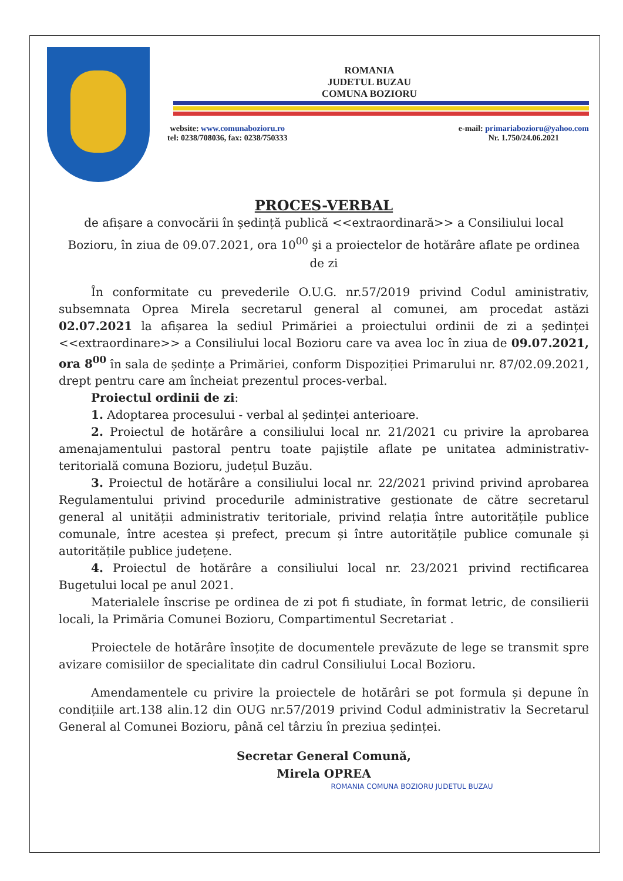ROMANIA
JUDETUL BUZAU
COMUNA BOZIORU
website: www.comunabozioru.ro
tel: 0238/708036, fax: 0238/750333 e-mail: primariabozioru@yahoo.com
Nr. 1.750/24.06.2021
PROCES-VERBAL
de afișare a convocării în ședință publică <<extraordinară>> a Consiliului local Bozioru, în ziua de 09.07.2021, ora 10<sup>00</sup> şi a proiectelor de hotărâre aflate pe ordinea de zi
În conformitate cu prevederile O.U.G. nr.57/2019 privind Codul aministrativ, subsemnata Oprea Mirela secretarul general al comunei, am procedat astăzi 02.07.2021 la afișarea la sediul Primăriei a proiectului ordinii de zi a ședinței <<extraordinare>> a Consiliului local Bozioru care va avea loc în ziua de 09.07.2021, ora 8<sup>00</sup> în sala de ședințe a Primăriei, conform Dispoziției Primarului nr. 87/02.09.2021, drept pentru care am încheiat prezentul proces-verbal.
Proiectul ordinii de zi:
1. Adoptarea procesului - verbal al ședinței anterioare.
2. Proiectul de hotărâre a consiliului local nr. 21/2021 cu privire la aprobarea amenajamentului pastoral pentru toate pajiștile aflate pe unitatea administrativ-teritorială comuna Bozioru, județul Buzău.
3. Proiectul de hotărâre a consiliului local nr. 22/2021 privind privind aprobarea Regulamentului privind procedurile administrative gestionate de către secretarul general al unității administrativ teritoriale, privind relația între autoritățile publice comunale, între acestea și prefect, precum și între autoritățile publice comunale și autoritățile publice județene.
4. Proiectul de hotărâre a consiliului local nr. 23/2021 privind rectificarea Bugetului local pe anul 2021.
Materialele înscrise pe ordinea de zi pot fi studiate, în format letric, de consilierii locali, la Primăria Comunei Bozioru, Compartimentul Secretariat .
Proiectele de hotărâre însoțite de documentele prevăzute de lege se transmit spre avizare comisiilor de specialitate din cadrul Consiliului Local Bozioru.
Amendamentele cu privire la proiectele de hotărâri se pot formula și depune în condițiile art.138 alin.12 din OUG nr.57/2019 privind Codul administrativ la Secretarul General al Comunei Bozioru, până cel târziu în preziua ședinței.
Secretar General Comună,
Mirela OPREA
ROMANIA COMUNA BOZIORU JUDETUL BUZAU